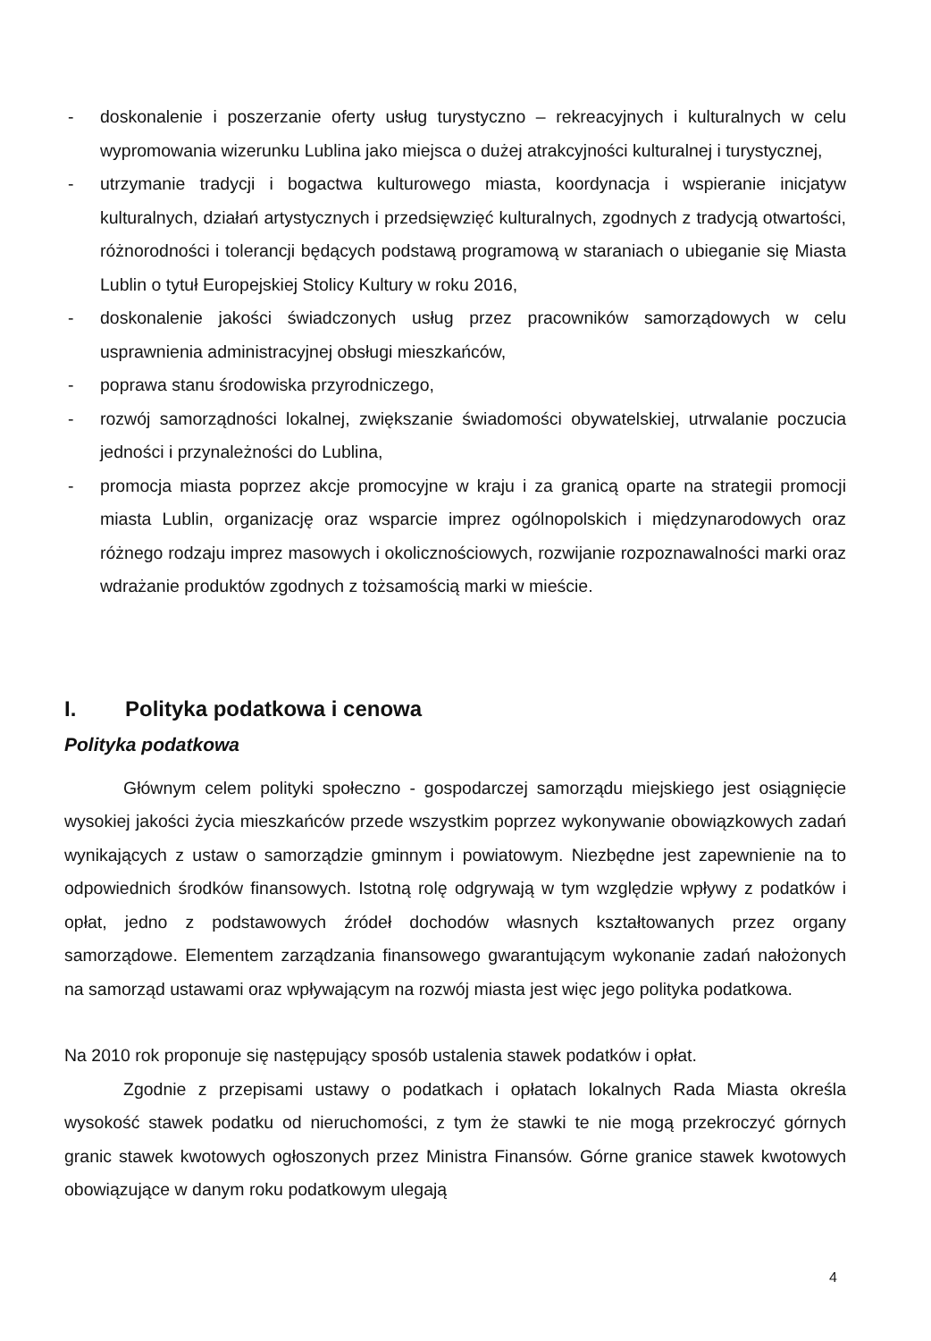- doskonalenie i poszerzanie oferty usług turystyczno – rekreacyjnych i kulturalnych w celu wypromowania wizerunku Lublina jako miejsca o dużej atrakcyjności kulturalnej i turystycznej,
- utrzymanie tradycji i bogactwa kulturowego miasta, koordynacja i wspieranie inicjatyw kulturalnych, działań artystycznych i przedsięwzięć kulturalnych, zgodnych z tradycją otwartości, różnorodności i tolerancji będących podstawą programową w staraniach o ubieganie się Miasta Lublin o tytuł Europejskiej Stolicy Kultury w roku 2016,
- doskonalenie jakości świadczonych usług przez pracowników samorządowych w celu usprawnienia administracyjnej obsługi mieszkańców,
- poprawa stanu środowiska przyrodniczego,
- rozwój samorządności lokalnej, zwiększanie świadomości obywatelskiej, utrwalanie poczucia jedności i przynależności do Lublina,
- promocja miasta poprzez akcje promocyjne w kraju i za granicą oparte na strategii promocji miasta Lublin, organizację oraz wsparcie imprez ogólnopolskich i międzynarodowych oraz różnego rodzaju imprez masowych i okolicznościowych, rozwijanie rozpoznawalności marki oraz wdrażanie produktów zgodnych z tożsamością marki w mieście.
I. Polityka podatkowa i cenowa
Polityka podatkowa
Głównym celem polityki społeczno - gospodarczej samorządu miejskiego jest osiągnięcie wysokiej jakości życia mieszkańców przede wszystkim poprzez wykonywanie obowiązkowych zadań wynikających z ustaw o samorządzie gminnym i powiatowym. Niezbędne jest zapewnienie na to odpowiednich środków finansowych. Istotną rolę odgrywają w tym względzie wpływy z podatków i opłat, jedno z podstawowych źródeł dochodów własnych kształtowanych przez organy samorządowe. Elementem zarządzania finansowego gwarantującym wykonanie zadań nałożonych na samorząd ustawami oraz wpływającym na rozwój miasta jest więc jego polityka podatkowa.
Na 2010 rok proponuje się następujący sposób ustalenia stawek podatków i opłat.
Zgodnie z przepisami ustawy o podatkach i opłatach lokalnych Rada Miasta określa wysokość stawek podatku od nieruchomości, z tym że stawki te nie mogą przekroczyć górnych granic stawek kwotowych ogłoszonych przez Ministra Finansów. Górne granice stawek kwotowych obowiązujące w danym roku podatkowym ulegają
4